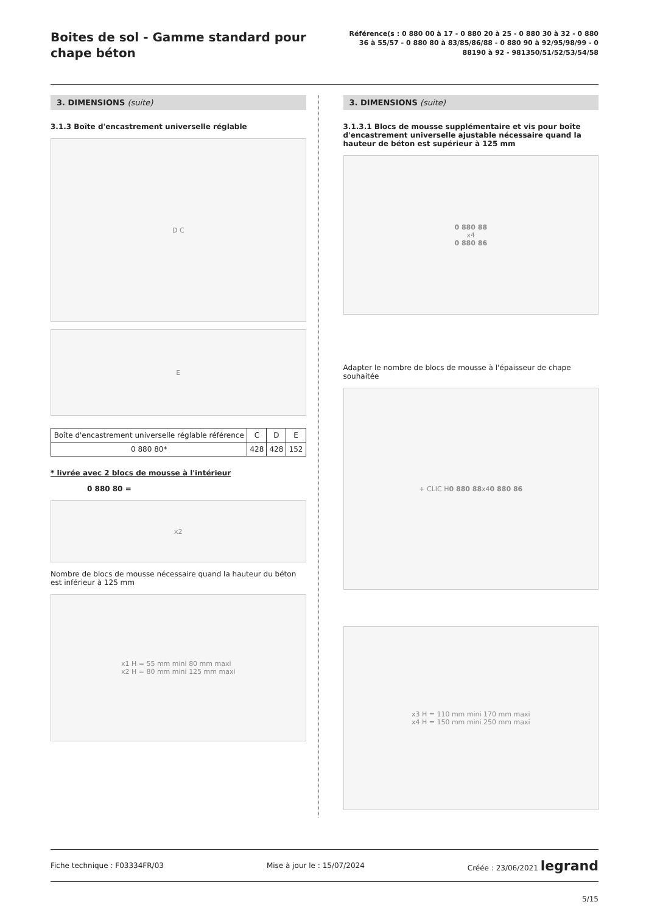Boites de sol - Gamme standard pour chape béton
Référence(s : 0 880 00 à 17 - 0 880 20 à 25 - 0 880 30 à 32 - 0 880 36 à 55/57 - 0 880 80 à 83/85/86/88 - 0 880 90 à 92/95/98/99 - 0 88190 à 92 - 981350/51/52/53/54/58
3. DIMENSIONS (suite)
3.1.3 Boîte d'encastrement universelle réglable
D C
E
| Boîte d'encastrement universelle réglable référence | C | D | E |
| --- | --- | --- | --- |
| 0 880 80* | 428 | 428 | 152 |
* livrée avec 2 blocs de mousse à l'intérieur
0 880 80 =
x2
Nombre de blocs de mousse nécessaire quand la hauteur du béton est inférieur à 125 mm
x1 H = 55 mm mini 80 mm maxi
x2 H = 80 mm mini 125 mm maxi
3. DIMENSIONS (suite)
3.1.3.1 Blocs de mousse supplémentaire et vis pour boîte d'encastrement universelle ajustable nécessaire quand la hauteur de béton est supérieur à 125 mm
0 880 88
x4
0 880 86
Adapter le nombre de blocs de mousse à l'épaisseur de chape souhaitée
+ CLIC H 0 880 88 x4 0 880 86
x3 H = 110 mm mini 170 mm maxi
x4 H = 150 mm mini 250 mm maxi
Fiche technique : F03334FR/03 Mise à jour le : 15/07/2024 Créée : 23/06/2021 legrand
5/15